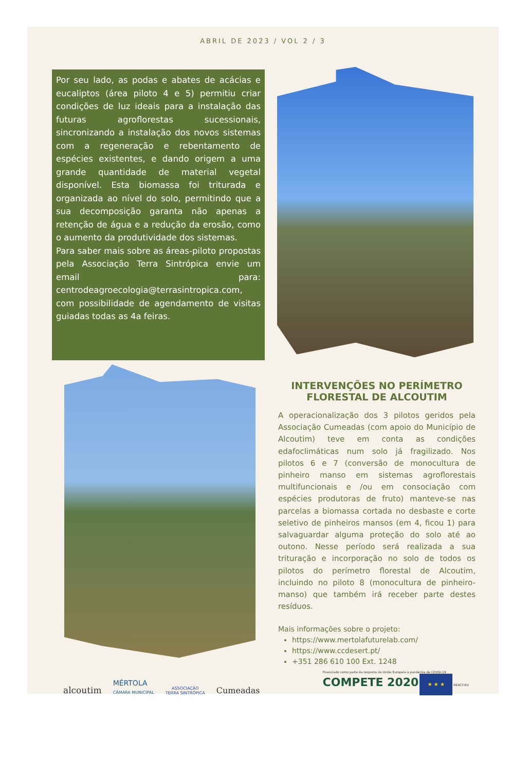ABRIL DE 2023 / VOL 2 / 3
Por seu lado, as podas e abates de acácias e eucaliptos (área piloto 4 e 5) permitiu criar condições de luz ideais para a instalação das futuras agroflorestas sucessionais, sincronizando a instalação dos novos sistemas com a regeneração e rebentamento de espécies existentes, e dando origem a uma grande quantidade de material vegetal disponível. Esta biomassa foi triturada e organizada ao nível do solo, permitindo que a sua decomposição garanta não apenas a retenção de água e a redução da erosão, como o aumento da produtividade dos sistemas.
Para saber mais sobre as áreas-piloto propostas pela Associação Terra Sintrópica envie um email para: centrodeagroecologia@terrasintropica.com, com possibilidade de agendamento de visitas guiadas todas as 4a feiras.
INTERVENÇÕES NO PERÍMETRO FLORESTAL DE ALCOUTIM
A operacionalização dos 3 pilotos geridos pela Associação Cumeadas (com apoio do Município de Alcoutim) teve em conta as condições edafoclimáticas num solo já fragilizado. Nos pilotos 6 e 7 (conversão de monocultura de pinheiro manso em sistemas agroflorestais multifuncionais e /ou em consociação com espécies produtoras de fruto) manteve-se nas parcelas a biomassa cortada no desbaste e corte seletivo de pinheiros mansos (em 4, ficou 1) para salvaguardar alguma proteção do solo até ao outono. Nesse período será realizada a sua trituração e incorporação no solo de todos os pilotos do perímetro florestal de Alcoutim, incluindo no piloto 8 (monocultura de pinheiro-manso) que também irá receber parte destes resíduos.
Mais informações sobre o projeto:
https://www.mertolafuturelab.com/
https://www.ccdesert.pt/
+351 286 610 100 Ext. 1248
alcoutim MÉRTOLA
CÂMARA MUNICIPAL ASSOCIAÇÃO
TERRA SINTRÓPICA Cumeadas Financiado como parte da resposta da União Europeia à pandemia de COVID-19
COMPETE 2020 ★ ★ ★ REACT-EU